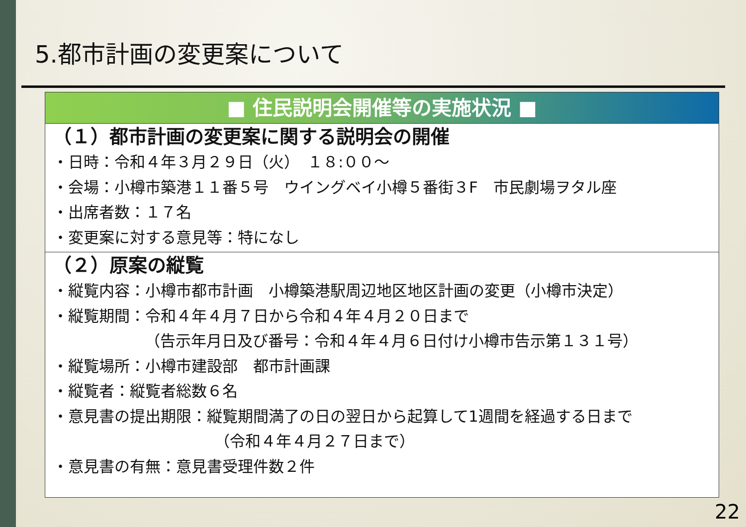5.都市計画の変更案について
■ 住民説明会開催等の実施状況 ■
（１）都市計画の変更案に関する説明会の開催
・日時：令和４年３月２９日（火）　１８:００～
・会場：小樽市築港１１番５号　ウイングベイ小樽５番街３F　市民劇場ヲタル座
・出席者数：１７名
・変更案に対する意見等：特になし
（２）原案の縦覧
・縦覧内容：小樽市都市計画　小樽築港駅周辺地区地区計画の変更（小樽市決定）
・縦覧期間：令和４年４月７日から令和４年４月２０日まで
（告示年月日及び番号：令和４年４月６日付け小樽市告示第１３１号）
・縦覧場所：小樽市建設部　都市計画課
・縦覧者：縦覧者総数６名
・意見書の提出期限：縦覧期間満了の日の翌日から起算して1週間を経過する日まで
（令和４年４月２７日まで）
・意見書の有無：意見書受理件数２件
22